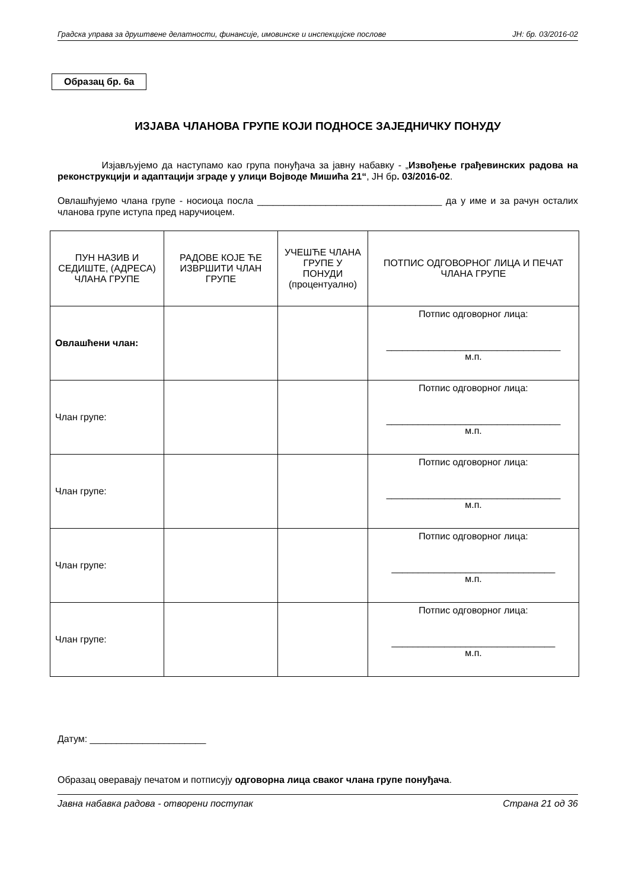Градска управа за друштвене делатности, финансије, имовинске и инспекцијске послове ЈН: бр. 03/2016-02
Образац бр. 6а
ИЗЈАВА ЧЛАНОВА ГРУПЕ КОЈИ ПОДНОСЕ ЗАЈЕДНИЧКУ ПОНУДУ
Изјављујемо да наступамо као група понуђача за јавну набавку - „Извођење грађевинских радова на реконструкцији и адаптацији зграде у улици Војводе Мишића 21“, ЈН бр. 03/2016-02.
Овлашћујемо члана групе - носиоца посла ___________________________________ да у име и за рачун осталих чланова групе иступа пред наручиоцем.
| ПУН НАЗИВ И СЕДИШТЕ, (АДРЕСА) ЧЛАНА ГРУПЕ | РАДОВЕ КОЈЕ ЋЕ ИЗВРШИТИ ЧЛАН ГРУПЕ | УЧЕШЋЕ ЧЛАНА ГРУПЕ У ПОНУДИ (процентуално) | ПОТПИС ОДГОВОРНОГ ЛИЦА И ПЕЧАТ ЧЛАНА ГРУПЕ |
| --- | --- | --- | --- |
| Овлашћени члан: | | | Потпис одговорног лица: _________________________________ м.п. |
| Члан групе: | | | Потпис одговорног лица: _________________________________ м.п. |
| Члан групе: | | | Потпис одговорног лица: _________________________________ м.п. |
| Члан групе: | | | Потпис одговорног лица: _______________________________ м.п. |
| Члан групе: | | | Потпис одговорног лица: _______________________________ м.п. |
Датум: ______________________
Образац оверавају печатом и потписују одговорна лица сваког члана групе понуђача.
Јавна набавка радова - отворени поступак Страна 21 од 36